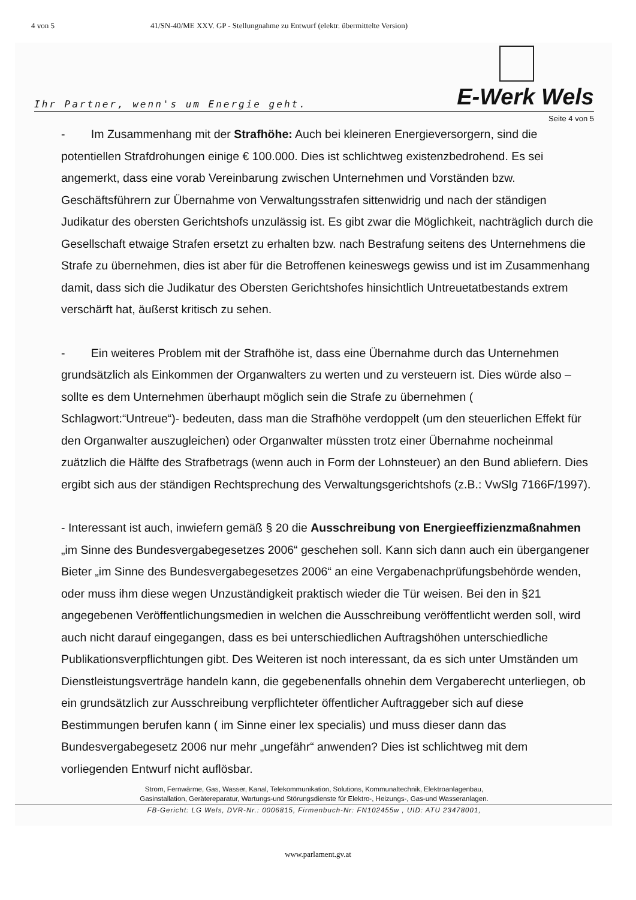4 von 5 41/SN-40/ME XXV. GP - Stellungnahme zu Entwurf (elektr. übermittelte Version)
Ihr Partner, wenn's um Energie geht. E-Werk Wels
Seite 4 von 5
- Im Zusammenhang mit der Strafhöhe: Auch bei kleineren Energieversorgern, sind die potentiellen Strafdrohungen einige € 100.000. Dies ist schlichtweg existenzbedrohend. Es sei angemerkt, dass eine vorab Vereinbarung zwischen Unternehmen und Vorständen bzw. Geschäftsführern zur Übernahme von Verwaltungsstrafen sittenwidrig und nach der ständigen Judikatur des obersten Gerichtshofs unzulässig ist. Es gibt zwar die Möglichkeit, nachträglich durch die Gesellschaft etwaige Strafen ersetzt zu erhalten bzw. nach Bestrafung seitens des Unternehmens die Strafe zu übernehmen, dies ist aber für die Betroffenen keineswegs gewiss und ist im Zusammenhang damit, dass sich die Judikatur des Obersten Gerichtshofes hinsichtlich Untreuetatbestands extrem verschärft hat, äußerst kritisch zu sehen.
- Ein weiteres Problem mit der Strafhöhe ist, dass eine Übernahme durch das Unternehmen grundsätzlich als Einkommen der Organwalters zu werten und zu versteuern ist. Dies würde also – sollte es dem Unternehmen überhaupt möglich sein die Strafe zu übernehmen ( Schlagwort:“Untreue“)- bedeuten, dass man die Strafhöhe verdoppelt (um den steuerlichen Effekt für den Organwalter auszugleichen) oder Organwalter müssten trotz einer Übernahme nocheinmal zuätzlich die Hälfte des Strafbetrags (wenn auch in Form der Lohnsteuer) an den Bund abliefern. Dies ergibt sich aus der ständigen Rechtsprechung des Verwaltungsgerichtshofs (z.B.: VwSlg 7166F/1997).
- Interessant ist auch, inwiefern gemäß § 20 die Ausschreibung von Energieeffizienzmaßnahmen „im Sinne des Bundesvergabegesetzes 2006“ geschehen soll. Kann sich dann auch ein übergangener Bieter „im Sinne des Bundesvergabegesetzes 2006“ an eine Vergabenachprüfungsbehörde wenden, oder muss ihm diese wegen Unzuständigkeit praktisch wieder die Tür weisen. Bei den in §21 angegebenen Veröffentlichungsmedien in welchen die Ausschreibung veröffentlicht werden soll, wird auch nicht darauf eingegangen, dass es bei unterschiedlichen Auftragshöhen unterschiedliche Publikationsverpflichtungen gibt. Des Weiteren ist noch interessant, da es sich unter Umständen um Dienstleistungsverträge handeln kann, die gegebenenfalls ohnehin dem Vergaberecht unterliegen, ob ein grundsätzlich zur Ausschreibung verpflichteter öffentlicher Auftraggeber sich auf diese Bestimmungen berufen kann ( im Sinne einer lex specialis) und muss dieser dann das Bundesvergabegesetz 2006 nur mehr „ungefähr“ anwenden? Dies ist schlichtweg mit dem vorliegenden Entwurf nicht auflösbar.
Strom, Fernwärme, Gas, Wasser, Kanal, Telekommunikation, Solutions, Kommunaltechnik, Elektroanlagenbau,
Gasinstallation, Gerätereparatur, Wartungs-und Störungsdienste für Elektro-, Heizungs-, Gas-und Wasseranlagen.
FB-Gericht: LG Wels, DVR-Nr.: 0006815, Firmenbuch-Nr: FN102455w , UID: ATU 23478001,
www.parlament.gv.at